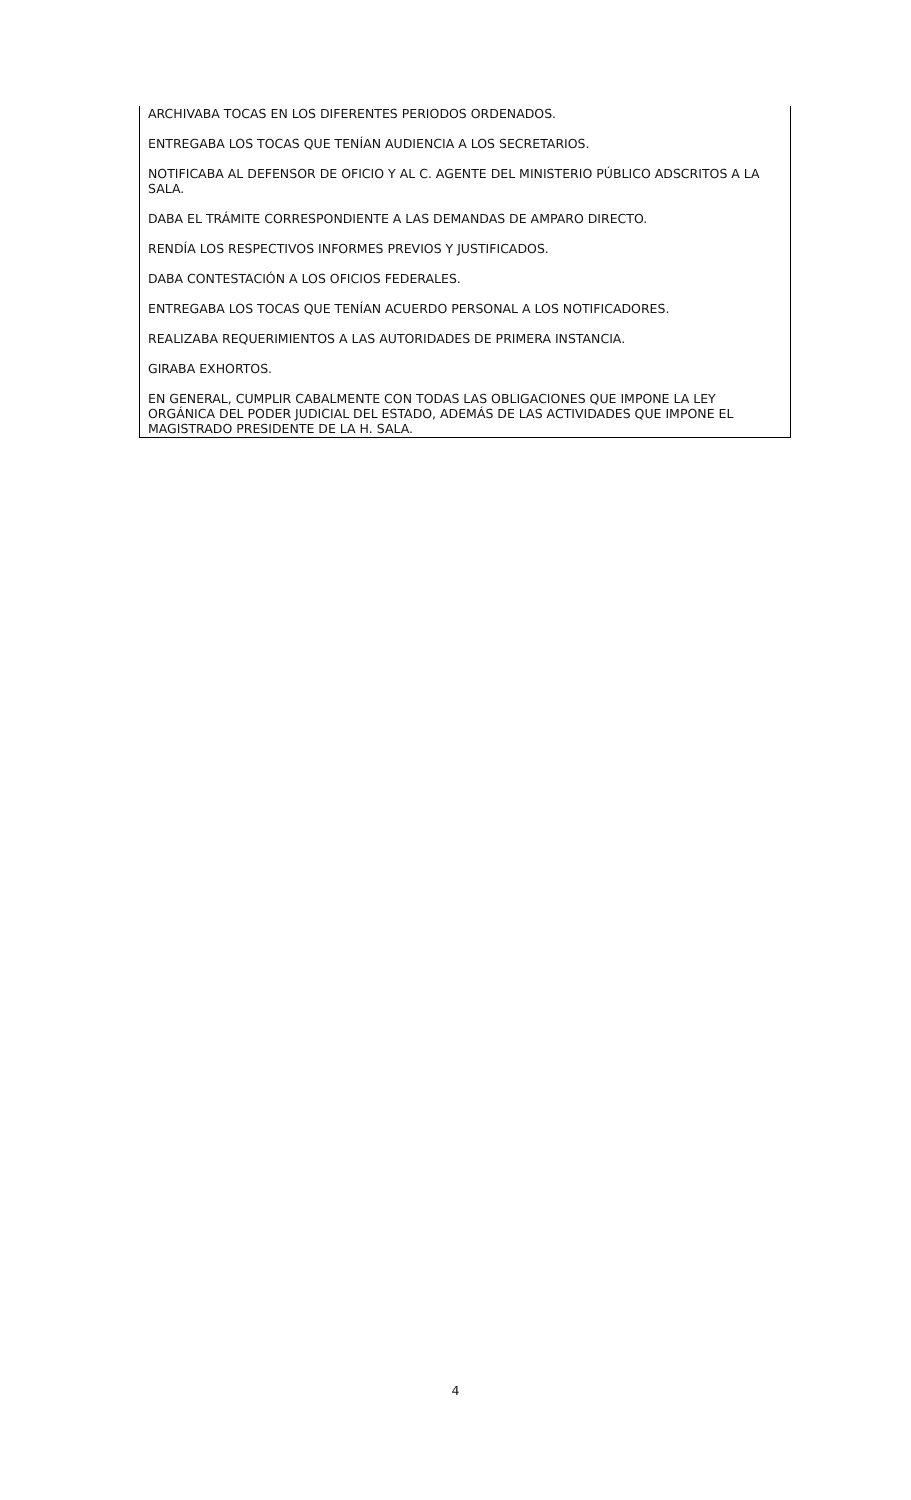ARCHIVABA TOCAS EN LOS DIFERENTES PERIODOS ORDENADOS.
ENTREGABA LOS TOCAS QUE TENÍAN AUDIENCIA A LOS SECRETARIOS.
NOTIFICABA AL DEFENSOR DE OFICIO Y AL C. AGENTE DEL MINISTERIO PÚBLICO ADSCRITOS A LA SALA.
DABA EL TRÁMITE CORRESPONDIENTE A LAS DEMANDAS DE AMPARO DIRECTO.
RENDÍA LOS RESPECTIVOS INFORMES PREVIOS Y JUSTIFICADOS.
DABA CONTESTACIÓN A LOS OFICIOS FEDERALES.
ENTREGABA LOS TOCAS QUE TENÍAN ACUERDO PERSONAL A LOS NOTIFICADORES.
REALIZABA REQUERIMIENTOS A LAS AUTORIDADES DE PRIMERA INSTANCIA.
GIRABA EXHORTOS.
EN GENERAL, CUMPLIR CABALMENTE CON TODAS LAS OBLIGACIONES QUE IMPONE LA LEY ORGÁNICA DEL PODER JUDICIAL DEL ESTADO, ADEMÁS DE LAS ACTIVIDADES QUE IMPONE EL MAGISTRADO PRESIDENTE DE LA H. SALA.
4